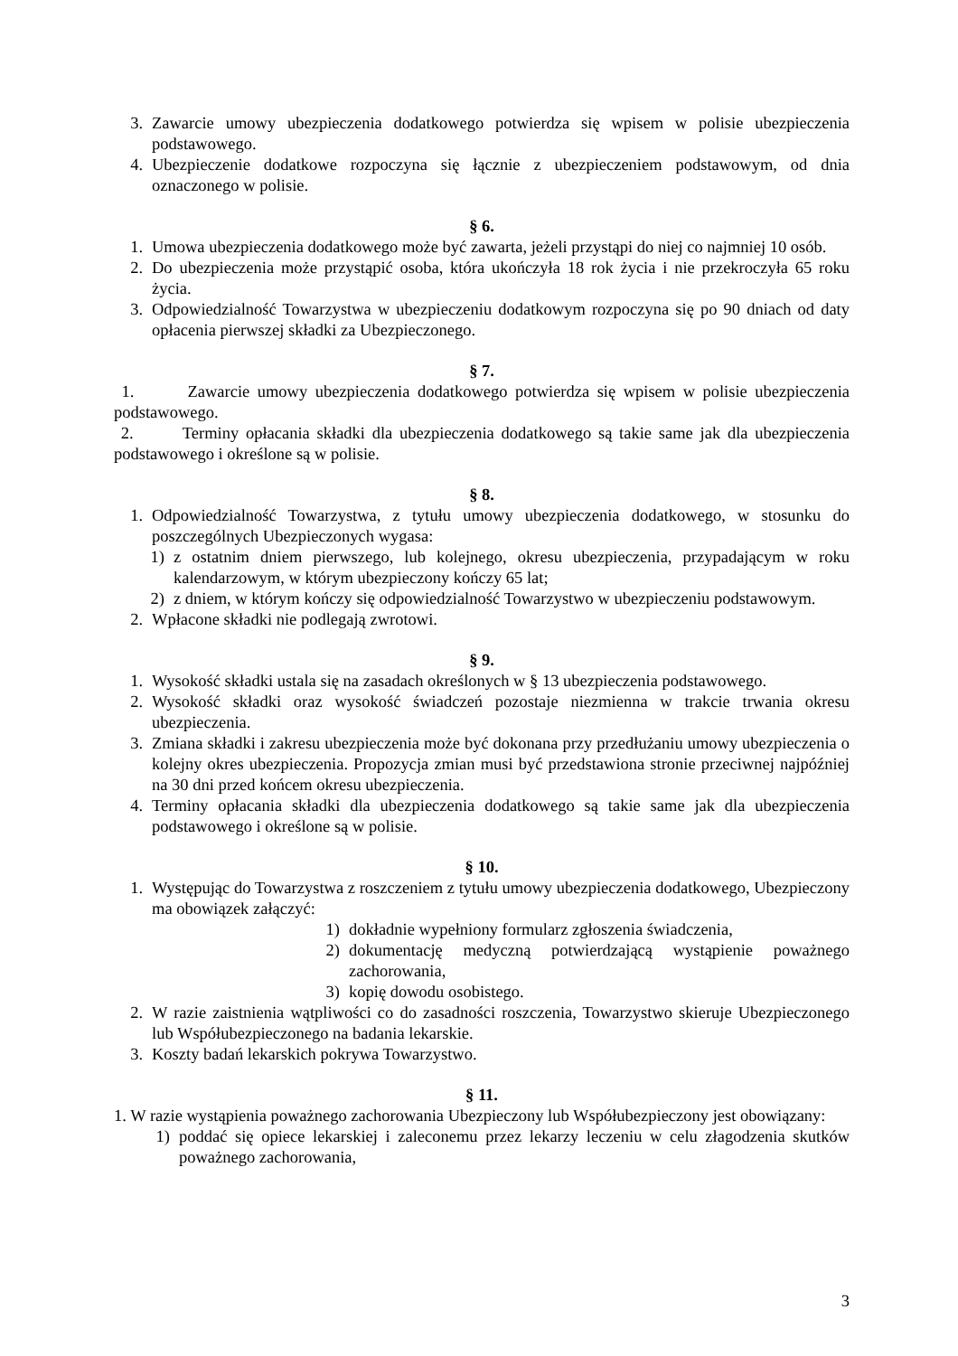3. Zawarcie umowy ubezpieczenia dodatkowego potwierdza się wpisem w polisie ubezpieczenia podstawowego.
4. Ubezpieczenie dodatkowe rozpoczyna się łącznie z ubezpieczeniem podstawowym, od dnia oznaczonego w polisie.
§ 6.
1. Umowa ubezpieczenia dodatkowego może być zawarta, jeżeli przystąpi do niej co najmniej 10 osób.
2. Do ubezpieczenia może przystąpić osoba, która ukończyła 18 rok życia i nie przekroczyła 65 roku życia.
3. Odpowiedzialność Towarzystwa w ubezpieczeniu dodatkowym rozpoczyna się po 90 dniach od daty opłacenia pierwszej składki za Ubezpieczonego.
§ 7.
1. Zawarcie umowy ubezpieczenia dodatkowego potwierdza się wpisem w polisie ubezpieczenia podstawowego.
2. Terminy opłacania składki dla ubezpieczenia dodatkowego są takie same jak dla ubezpieczenia podstawowego i określone są w polisie.
§ 8.
1. Odpowiedzialność Towarzystwa, z tytułu umowy ubezpieczenia dodatkowego, w stosunku do poszczególnych Ubezpieczonych wygasa:
1) z ostatnim dniem pierwszego, lub kolejnego, okresu ubezpieczenia, przypadającym w roku kalendarzowym, w którym ubezpieczony kończy 65 lat;
2) z dniem, w którym kończy się odpowiedzialność Towarzystwo w ubezpieczeniu podstawowym.
2. Wpłacone składki nie podlegają zwrotowi.
§ 9.
1. Wysokość składki ustala się na zasadach określonych w § 13 ubezpieczenia podstawowego.
2. Wysokość składki oraz wysokość świadczeń pozostaje niezmienna w trakcie trwania okresu ubezpieczenia.
3. Zmiana składki i zakresu ubezpieczenia może być dokonana przy przedłużaniu umowy ubezpieczenia o kolejny okres ubezpieczenia. Propozycja zmian musi być przedstawiona stronie przeciwnej najpóźniej na 30 dni przed końcem okresu ubezpieczenia.
4. Terminy opłacania składki dla ubezpieczenia dodatkowego są takie same jak dla ubezpieczenia podstawowego i określone są w polisie.
§ 10.
1. Występując do Towarzystwa z roszczeniem z tytułu umowy ubezpieczenia dodatkowego, Ubezpieczony ma obowiązek załączyć:
1) dokładnie wypełniony formularz zgłoszenia świadczenia,
2) dokumentację medyczną potwierdzającą wystąpienie poważnego zachorowania,
3) kopię dowodu osobistego.
2. W razie zaistnienia wątpliwości co do zasadności roszczenia, Towarzystwo skieruje Ubezpieczonego lub Współubezpieczonego na badania lekarskie.
3. Koszty badań lekarskich pokrywa Towarzystwo.
§ 11.
1. W razie wystąpienia poważnego zachorowania Ubezpieczony lub Współubezpieczony jest obowiązany:
1) poddać się opiece lekarskiej i zaleconemu przez lekarzy leczeniu w celu złagodzenia skutków poważnego zachorowania,
3